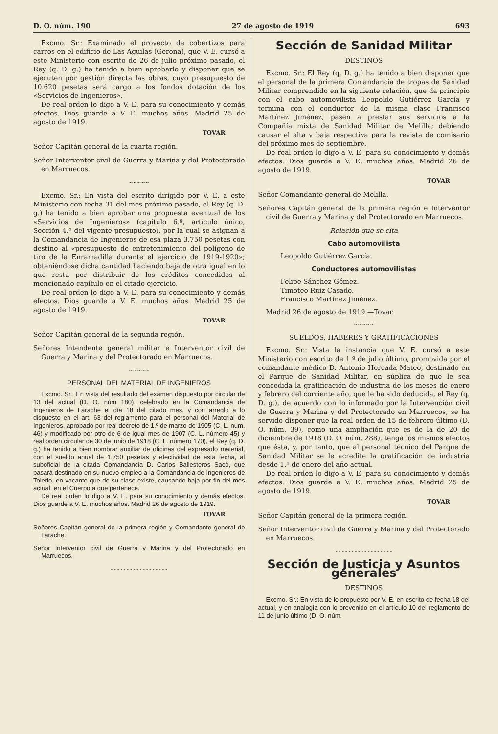D. O. núm. 190 27 de agosto de 1919 693
Excmo. Sr.: Examinado el proyecto de cobertizos para carros en el edificio de Las Aguilas (Gerona), que V. E. cursó a este Ministerio con escrito de 26 de julio próximo pasado, el Rey (q. D. g.) ha tenido a bien aprobarlo y disponer que se ejecuten por gestión directa las obras, cuyo presupuesto de 10.620 pesetas será cargo a los fondos dotación de los «Servicios de Ingenieros».
De real orden lo digo a V. E. para su conocimiento y demás efectos. Dios guarde a V. E. muchos años. Madrid 25 de agosto de 1919.
TOVAR
Señor Capitán general de la cuarta región.
Señor Interventor civil de Guerra y Marina y del Protectorado en Marruecos.
~~~~~
Excmo. Sr.: En vista del escrito dirigido por V. E. a este Ministerio con fecha 31 del mes próximo pasado, el Rey (q. D. g.) ha tenido a bien aprobar una propuesta eventual de los «Servicios de Ingenieros» (capítulo 6.º, artículo único, Sección 4.ª del vigente presupuesto), por la cual se asignan a la Comandancia de Ingenieros de esa plaza 3.750 pesetas con destino al «presupuesto de entretenimiento del polígono de tiro de la Enramadilla durante el ejercicio de 1919-1920»; obteniéndose dicha cantidad haciendo baja de otra igual en lo que resta por distribuir de los créditos concedidos al mencionado capítulo en el citado ejercicio.
De real orden lo digo a V. E. para su conocimiento y demás efectos. Dios guarde a V. E. muchos años. Madrid 25 de agosto de 1919.
TOVAR
Señor Capitán general de la segunda región.
Señores Intendente general militar e Interventor civil de Guerra y Marina y del Protectorado en Marruecos.
~~~~~
PERSONAL DEL MATERIAL DE INGENIEROS
Excmo. Sr.: En vista del resultado del examen dispuesto por circular de 13 del actual (D. O. núm 180), celebrado en la Comandancia de Ingenieros de Larache el día 18 del citado mes, y con arreglo a lo dispuesto en el art. 63 del reglamento para el personal del Material de Ingenieros, aprobado por real decreto de 1.º de marzo de 1905 (C. L. núm. 46) y modificado por otro de 6 de igual mes de 1907 (C. L. número 45) y real orden circular de 30 de junio de 1918 (C. L. número 170), el Rey (q. D. g.) ha tenido a bien nombrar auxiliar de oficinas del expresado material, con el sueldo anual de 1.750 pesetas y efectividad de esta fecha, al suboficial de la citada Comandancia D. Carlos Ballesteros Sacó, que pasará destinado en su nuevo empleo a la Comandancia de Ingenieros de Toledo, en vacante que de su clase existe, causando baja por fin del mes actual, en el Cuerpo a que pertenece.
De real orden lo digo a V. E. para su conocimiento y demás efectos. Dios guarde a V. E. muchos años. Madrid 26 de agosto de 1919.
TOVAR
Señores Capitán general de la primera región y Comandante general de Larache.
Señor Interventor civil de Guerra y Marina y del Protectorado en Marruecos.
- - - - - - - - - - - - - - - - - -
Sección de Sanidad Militar
DESTINOS
Excmo. Sr.: El Rey (q. D. g.) ha tenido a bien disponer que el personal de la primera Comandancia de tropas de Sanidad Militar comprendido en la siguiente relación, que da principio con el cabo automovilista Leopoldo Gutiérrez García y termina con el conductor de la misma clase Francisco Martínez Jiménez, pasen a prestar sus servicios a la Compañía mixta de Sanidad Militar de Melilla; debiendo causar el alta y baja respectiva para la revista de comisario del próximo mes de septiembre.
De real orden lo digo a V. E. para su conocimiento y demás efectos. Dios guarde a V. E. muchos años. Madrid 26 de agosto de 1919.
TOVAR
Señor Comandante general de Melilla.
Señores Capitán general de la primera región e Interventor civil de Guerra y Marina y del Protectorado en Marruecos.
Relación que se cita
Cabo automovilista
Leopoldo Gutiérrez García.
Conductores automovilistas
Felipe Sánchez Gómez.
Timoteo Ruiz Casado.
Francisco Martínez Jiménez.
Madrid 26 de agosto de 1919.—Tovar.
~~~~~
SUELDOS, HABERES Y GRATIFICACIONES
Excmo. Sr.: Vista la instancia que V. E. cursó a este Ministerio con escrito de 1.º de julio último, promovida por el comandante médico D. Antonio Horcada Mateo, destinado en el Parque de Sanidad Militar, en súplica de que le sea concedida la gratificación de industria de los meses de enero y febrero del corriente año, que le ha sido deducida, el Rey (q. D. g.), de acuerdo con lo informado por la Intervención civil de Guerra y Marina y del Protectorado en Marruecos, se ha servido disponer que la real orden de 15 de febrero último (D. O. núm. 39), como una ampliación que es de la de 20 de diciembre de 1918 (D. O. núm. 288), tenga los mismos efectos que ésta, y, por tanto, que al personal técnico del Parque de Sanidad Militar se le acredite la gratificación de industria desde 1.º de enero del año actual.
De real orden lo digo a V. E. para su conocimiento y demás efectos. Dios guarde a V. E. muchos años. Madrid 25 de agosto de 1919.
TOVAR
Señor Capitán general de la primera región.
Señor Interventor civil de Guerra y Marina y del Protectorado en Marruecos.
- - - - - - - - - - - - - - - - - -
Sección de Justicia y Asuntos generales
DESTINOS
Excmo. Sr.: En vista de lo propuesto por V. E. en escrito de fecha 18 del actual, y en analogía con lo prevenido en el artículo 10 del reglamento de 11 de junio último (D. O. núm.